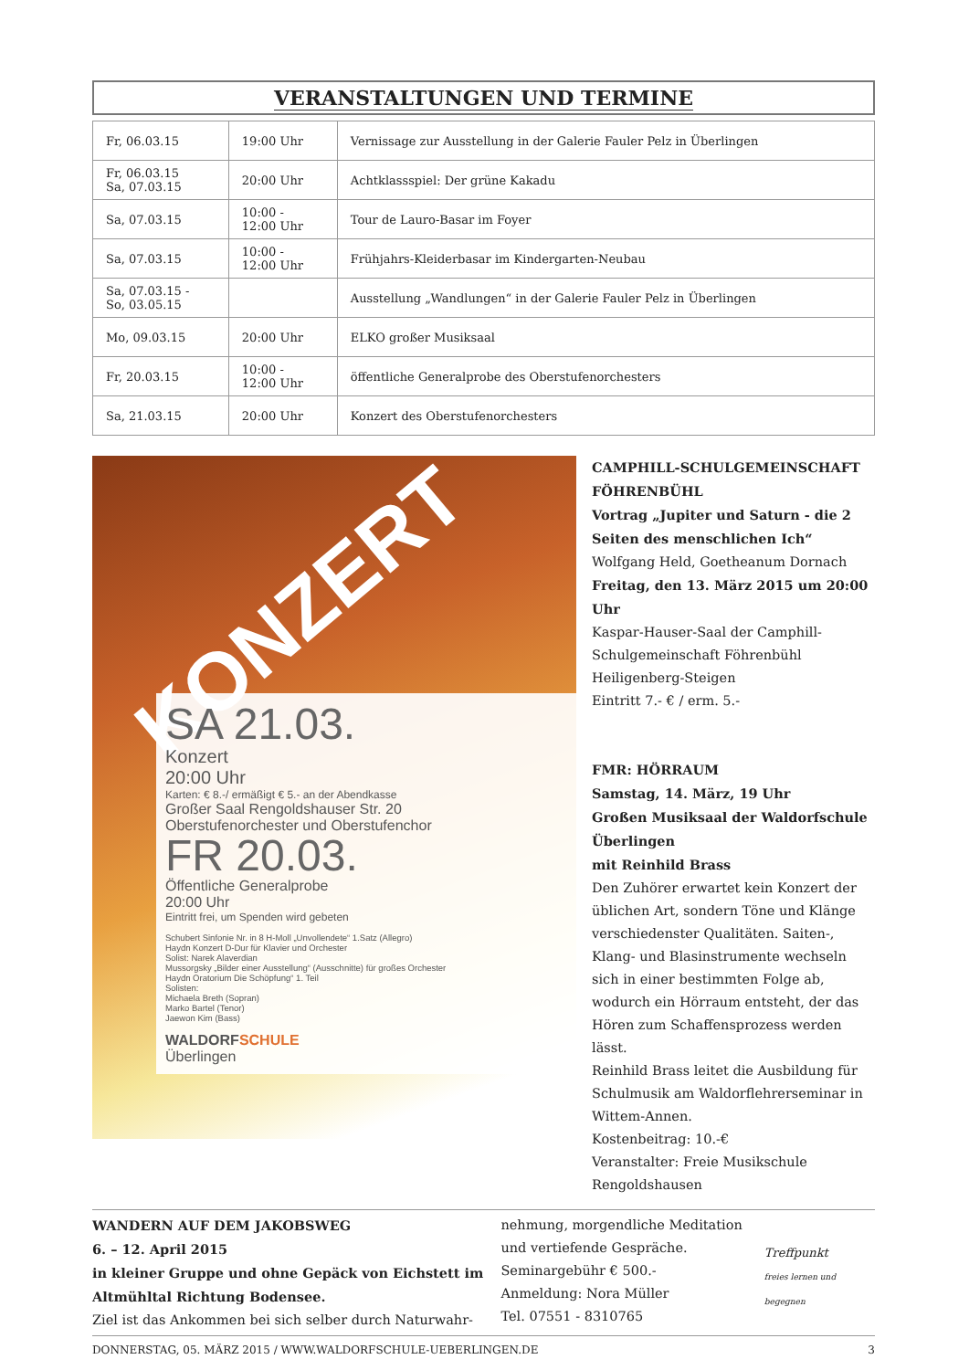VERANSTALTUNGEN UND TERMINE
| Fr, 06.03.15 | 19:00 Uhr | Vernissage zur Ausstellung in der Galerie Fauler Pelz in Überlingen |
| Fr, 06.03.15 Sa, 07.03.15 | 20:00 Uhr | Achtklassspiel: Der grüne Kakadu |
| Sa, 07.03.15 | 10:00 - 12:00 Uhr | Tour de Lauro-Basar im Foyer |
| Sa, 07.03.15 | 10:00 - 12:00 Uhr | Frühjahrs-Kleiderbasar im Kindergarten-Neubau |
| Sa, 07.03.15 - So, 03.05.15 | | Ausstellung „Wandlungen“ in der Galerie Fauler Pelz in Überlingen |
| Mo, 09.03.15 | 20:00 Uhr | ELKO großer Musiksaal |
| Fr, 20.03.15 | 10:00 - 12:00 Uhr | öffentliche Generalprobe des Oberstufenorchesters |
| Sa, 21.03.15 | 20:00 Uhr | Konzert des Oberstufenorchesters |
KONZERT
SA 21.03.
Konzert
20:00 Uhr
Karten: € 8.-/ ermäßigt € 5.- an der Abendkasse
Großer Saal Rengoldshauser Str. 20
Oberstufenorchester und Oberstufenchor
FR 20.03.
Öffentliche Generalprobe
20:00 Uhr
Eintritt frei, um Spenden wird gebeten
Schubert Sinfonie Nr. in 8 H-Moll „Unvollendete“ 1.Satz (Allegro)
Haydn Konzert D-Dur für Klavier und Orchester
Solist: Narek Alaverdian
Mussorgsky „Bilder einer Ausstellung“ (Ausschnitte) für großes Orchester
Haydn Oratorium Die Schöpfung“ 1. Teil
Solisten:
Michaela Breth (Sopran)
Marko Bartel (Tenor)
Jaewon Kim (Bass)
WALDORF SCHULE
Überlingen
CAMPHILL-SCHULGEMEINSCHAFT FÖHRENBÜHL
Vortrag „Jupiter und Saturn - die 2 Seiten des menschlichen Ich“
Wolfgang Held, Goetheanum Dornach
Freitag, den 13. März 2015 um 20:00 Uhr
Kaspar-Hauser-Saal der Camphill-Schulgemeinschaft Föhrenbühl
Heiligenberg-Steigen
Eintritt 7.- € / erm. 5.-
FMR: HÖRRAUM
Samstag, 14. März, 19 Uhr
Großen Musiksaal der Waldorfschule Überlingen
mit Reinhild Brass
Den Zuhörer erwartet kein Konzert der üblichen Art, sondern Töne und Klänge verschiedenster Qualitäten. Saiten-, Klang- und Blasinstrumente wechseln sich in einer bestimmten Folge ab, wodurch ein Hörraum entsteht, der das Hören zum Schaffensprozess werden lässt.
Reinhild Brass leitet die Ausbildung für Schulmusik am Waldorflehrerseminar in Wittem-Annen.
Kostenbeitrag: 10.-€
Veranstalter: Freie Musikschule Rengoldshausen
WANDERN AUF DEM JAKOBSWEG
6. – 12. April 2015
in kleiner Gruppe und ohne Gepäck von Eichstett im Altmühltal Richtung Bodensee.
Ziel ist das Ankommen bei sich selber durch Naturwahr-
nehmung, morgendliche Meditation und vertiefende Gespräche.
Seminargebühr € 500.-
Anmeldung: Nora Müller
Tel. 07551 - 8310765
Treffpunkt
freies lernen und begegnen
DONNERSTAG, 05. MÄRZ 2015 / WWW.WALDORFSCHULE-UEBERLINGEN.DE 3